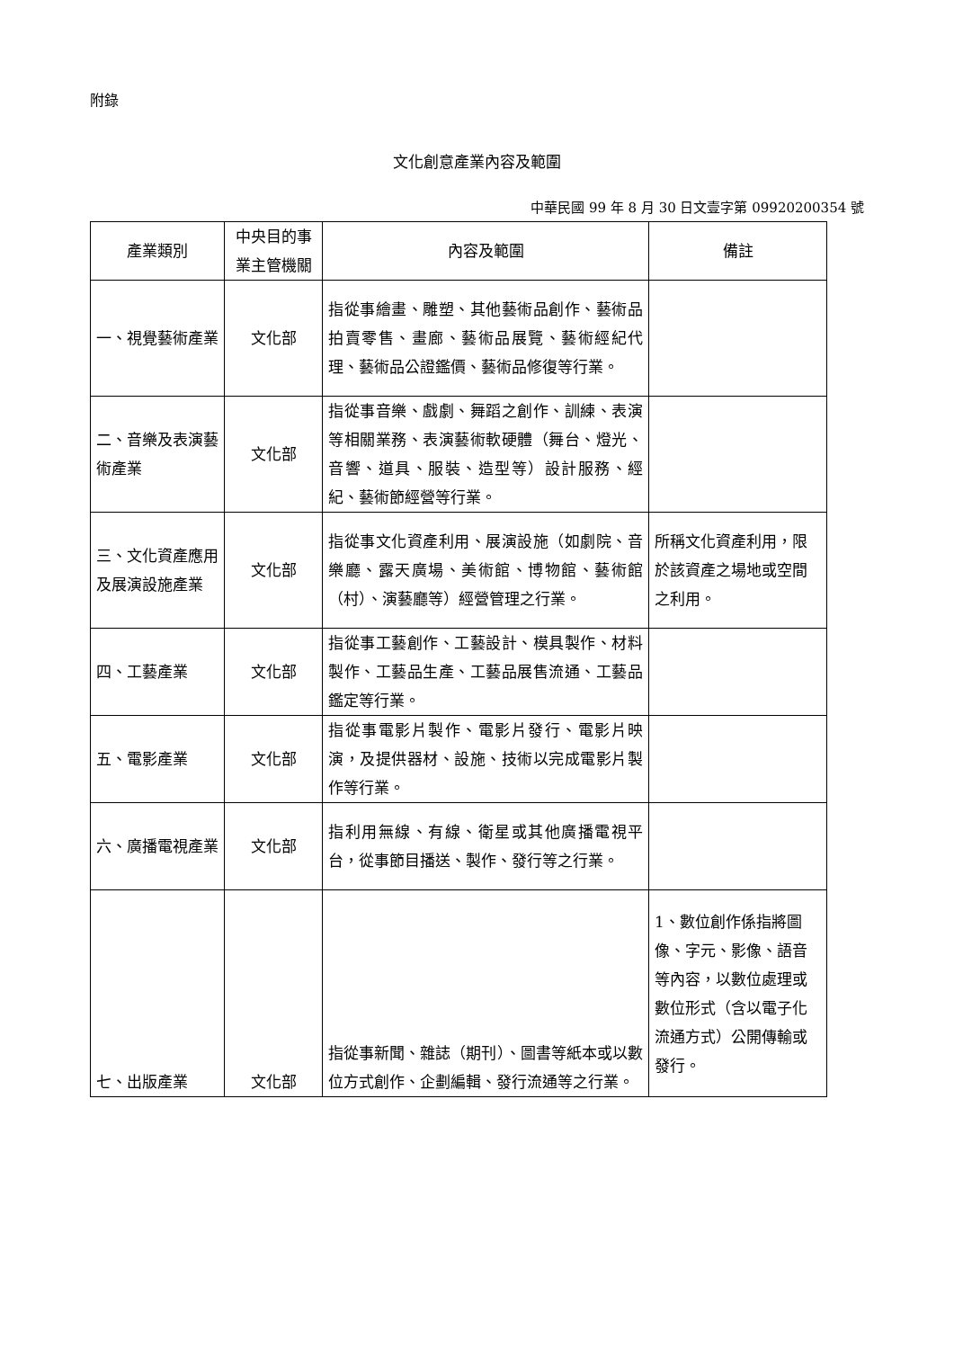附錄
文化創意產業內容及範圍
中華民國 99 年 8 月 30 日文壹字第 09920200354 號
| 產業類別 | 中央目的事業主管機關 | 內容及範圍 | 備註 |
| --- | --- | --- | --- |
| 一、視覺藝術產業 | 文化部 | 指從事繪畫、雕塑、其他藝術品創作、藝術品拍賣零售、畫廊、藝術品展覽、藝術經紀代理、藝術品公證鑑價、藝術品修復等行業。 | |
| 二、音樂及表演藝術產業 | 文化部 | 指從事音樂、戲劇、舞蹈之創作、訓練、表演等相關業務、表演藝術軟硬體（舞台、燈光、音響、道具、服裝、造型等）設計服務、經紀、藝術節經營等行業。 | |
| 三、文化資產應用及展演設施產業 | 文化部 | 指從事文化資產利用、展演設施（如劇院、音樂廳、露天廣場、美術館、博物館、藝術館（村）、演藝廳等）經營管理之行業。 | 所稱文化資產利用，限於該資產之場地或空間之利用。 |
| 四、工藝產業 | 文化部 | 指從事工藝創作、工藝設計、模具製作、材料製作、工藝品生產、工藝品展售流通、工藝品鑑定等行業。 | |
| 五、電影產業 | 文化部 | 指從事電影片製作、電影片發行、電影片映演，及提供器材、設施、技術以完成電影片製作等行業。 | |
| 六、廣播電視產業 | 文化部 | 指利用無線、有線、衛星或其他廣播電視平台，從事節目播送、製作、發行等之行業。 | |
| 七、出版產業 | 文化部 | 指從事新聞、雜誌（期刊）、圖書等紙本或以數位方式創作、企劃編輯、發行流通等之行業。 | 1、數位創作係指將圖像、字元、影像、語音等內容，以數位處理或數位形式（含以電子化流通方式）公開傳輸或發行。 |